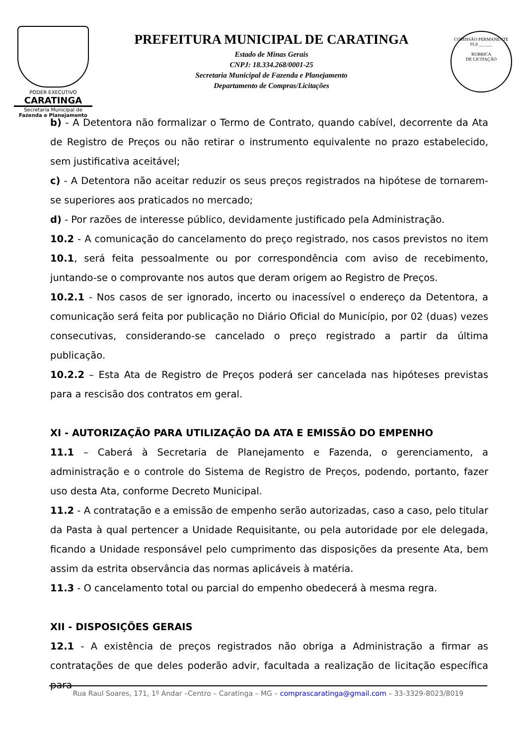PODER EXECUTIVO
CARATINGA
Secretaria Municipal de
Fazenda e Planejamento
PREFEITURA MUNICIPAL DE CARATINGA
Estado de Minas Gerais
CNPJ: 18.334.268/0001-25
Secretaria Municipal de Fazenda e Planejamento
Departamento de Compras/Licitações
COMISSÃO PERMANENTE
FLS ______
RUBRICA
DE LICITAÇÃO
b) - A Detentora não formalizar o Termo de Contrato, quando cabível, decorrente da Ata de Registro de Preços ou não retirar o instrumento equivalente no prazo estabelecido, sem justificativa aceitável;
c) - A Detentora não aceitar reduzir os seus preços registrados na hipótese de tornarem-se superiores aos praticados no mercado;
d) - Por razões de interesse público, devidamente justificado pela Administração.
10.2 - A comunicação do cancelamento do preço registrado, nos casos previstos no item 10.1, será feita pessoalmente ou por correspondência com aviso de recebimento, juntando-se o comprovante nos autos que deram origem ao Registro de Preços.
10.2.1 - Nos casos de ser ignorado, incerto ou inacessível o endereço da Detentora, a comunicação será feita por publicação no Diário Oficial do Município, por 02 (duas) vezes consecutivas, considerando-se cancelado o preço registrado a partir da última publicação.
10.2.2 – Esta Ata de Registro de Preços poderá ser cancelada nas hipóteses previstas para a rescisão dos contratos em geral.
XI - AUTORIZAÇÃO PARA UTILIZAÇÃO DA ATA E EMISSÃO DO EMPENHO
11.1 – Caberá à Secretaria de Planejamento e Fazenda, o gerenciamento, a administração e o controle do Sistema de Registro de Preços, podendo, portanto, fazer uso desta Ata, conforme Decreto Municipal.
11.2 - A contratação e a emissão de empenho serão autorizadas, caso a caso, pelo titular da Pasta à qual pertencer a Unidade Requisitante, ou pela autoridade por ele delegada, ficando a Unidade responsável pelo cumprimento das disposições da presente Ata, bem assim da estrita observância das normas aplicáveis à matéria.
11.3 - O cancelamento total ou parcial do empenho obedecerá à mesma regra.
XII - DISPOSIÇÕES GERAIS
12.1 - A existência de preços registrados não obriga a Administração a firmar as contratações de que deles poderão advir, facultada a realização de licitação específica para
Rua Raul Soares, 171, 1º Andar –Centro – Caratinga – MG – comprascaratinga@gmail.com – 33-3329-8023/8019